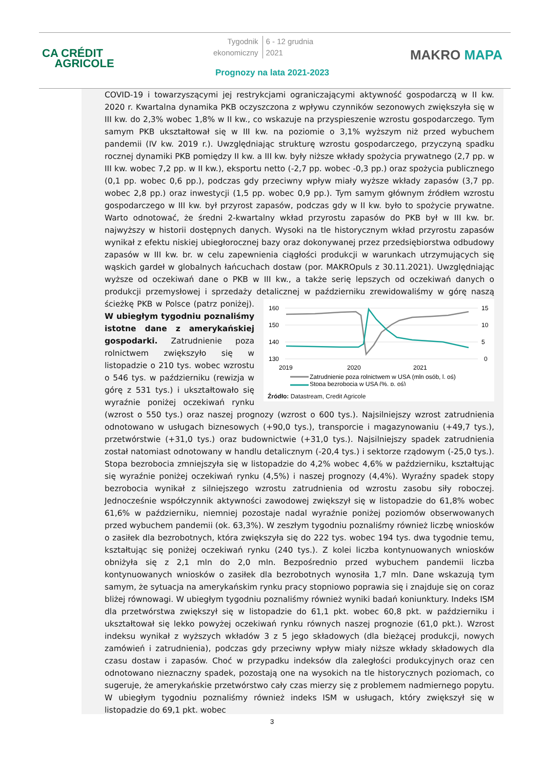CA CRÉDIT
AGRICOLE
Tygodnik
ekonomiczny 6 - 12 grudnia
2021
Prognozy na lata 2021-2023
MAKRO MAPA
COVID-19 i towarzyszącymi jej restrykcjami ograniczającymi aktywność gospodarczą w II kw. 2020 r. Kwartalna dynamika PKB oczyszczona z wpływu czynników sezonowych zwiększyła się w III kw. do 2,3% wobec 1,8% w II kw., co wskazuje na przyspieszenie wzrostu gospodarczego. Tym samym PKB ukształtował się w III kw. na poziomie o 3,1% wyższym niż przed wybuchem pandemii (IV kw. 2019 r.). Uwzględniając strukturę wzrostu gospodarczego, przyczyną spadku rocznej dynamiki PKB pomiędzy II kw. a III kw. były niższe wkłady spożycia prywatnego (2,7 pp. w III kw. wobec 7,2 pp. w II kw.), eksportu netto (-2,7 pp. wobec -0,3 pp.) oraz spożycia publicznego (0,1 pp. wobec 0,6 pp.), podczas gdy przeciwny wpływ miały wyższe wkłady zapasów (3,7 pp. wobec 2,8 pp.) oraz inwestycji (1,5 pp. wobec 0,9 pp.). Tym samym głównym źródłem wzrostu gospodarczego w III kw. był przyrost zapasów, podczas gdy w II kw. było to spożycie prywatne. Warto odnotować, że średni 2-kwartalny wkład przyrostu zapasów do PKB był w III kw. br. najwyższy w historii dostępnych danych. Wysoki na tle historycznym wkład przyrostu zapasów wynikał z efektu niskiej ubiegłorocznej bazy oraz dokonywanej przez przedsiębiorstwa odbudowy zapasów w III kw. br. w celu zapewnienia ciągłości produkcji w warunkach utrzymujących się wąskich gardeł w globalnych łańcuchach dostaw (por. MAKROpuls z 30.11.2021). Uwzględniając wyższe od oczekiwań dane o PKB w III kw., a także serię lepszych od oczekiwań danych o produkcji przemysłowej i sprzedaży detalicznej w październiku zrewidowaliśmy w górę naszą ścieżkę PKB w Polsce (patrz poniżej).
160
150
140
130
15
10
5
0
2019
2020
2021
Zatrudnienie poza rolnictwem w USA (mln osób, l. oś)
Stopa bezrobocia w USA (%, p. oś)
Źródło: Datastream, Credit Agricole
W ubiegłym tygodniu poznaliśmy istotne dane z amerykańskiej gospodarki. Zatrudnienie poza rolnictwem zwiększyło się w listopadzie o 210 tys. wobec wzrostu o 546 tys. w październiku (rewizja w górę z 531 tys.) i ukształtowało się wyraźnie poniżej oczekiwań rynku (wzrost o 550 tys.) oraz naszej prognozy (wzrost o 600 tys.). Najsilniejszy wzrost zatrudnienia odnotowano w usługach biznesowych (+90,0 tys.), transporcie i magazynowaniu (+49,7 tys.), przetwórstwie (+31,0 tys.) oraz budownictwie (+31,0 tys.). Najsilniejszy spadek zatrudnienia został natomiast odnotowany w handlu detalicznym (-20,4 tys.) i sektorze rządowym (-25,0 tys.). Stopa bezrobocia zmniejszyła się w listopadzie do 4,2% wobec 4,6% w październiku, kształtując się wyraźnie poniżej oczekiwań rynku (4,5%) i naszej prognozy (4,4%). Wyraźny spadek stopy bezrobocia wynikał z silniejszego wzrostu zatrudnienia od wzrostu zasobu siły roboczej. Jednocześnie współczynnik aktywności zawodowej zwiększył się w listopadzie do 61,8% wobec 61,6% w październiku, niemniej pozostaje nadal wyraźnie poniżej poziomów obserwowanych przed wybuchem pandemii (ok. 63,3%). W zeszłym tygodniu poznaliśmy również liczbę wniosków o zasiłek dla bezrobotnych, która zwiększyła się do 222 tys. wobec 194 tys. dwa tygodnie temu, kształtując się poniżej oczekiwań rynku (240 tys.). Z kolei liczba kontynuowanych wniosków obniżyła się z 2,1 mln do 2,0 mln. Bezpośrednio przed wybuchem pandemii liczba kontynuowanych wniosków o zasiłek dla bezrobotnych wynosiła 1,7 mln. Dane wskazują tym samym, że sytuacja na amerykańskim rynku pracy stopniowo poprawia się i znajduje się on coraz bliżej równowagi. W ubiegłym tygodniu poznaliśmy również wyniki badań koniunktury. Indeks ISM dla przetwórstwa zwiększył się w listopadzie do 61,1 pkt. wobec 60,8 pkt. w październiku i ukształtował się lekko powyżej oczekiwań rynku równych naszej prognozie (61,0 pkt.). Wzrost indeksu wynikał z wyższych wkładów 3 z 5 jego składowych (dla bieżącej produkcji, nowych zamówień i zatrudnienia), podczas gdy przeciwny wpływ miały niższe wkłady składowych dla czasu dostaw i zapasów. Choć w przypadku indeksów dla zaległości produkcyjnych oraz cen odnotowano nieznaczny spadek, pozostają one na wysokich na tle historycznych poziomach, co sugeruje, że amerykańskie przetwórstwo cały czas mierzy się z problemem nadmiernego popytu. W ubiegłym tygodniu poznaliśmy również indeks ISM w usługach, który zwiększył się w listopadzie do 69,1 pkt. wobec
3